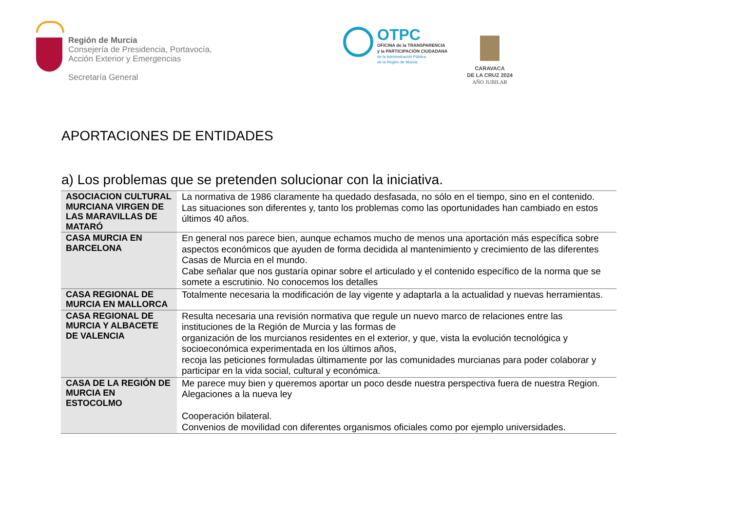Región de Murcia
Consejería de Presidencia, Portavocía,
Acción Exterior y Emergencias
Secretaría General
OTPC
OFICINA de la TRANSPARENCIA
y la PARTICIPACIÓN CIUDADANA
de la Administración Pública
de la Región de Murcia
CARAVACA
DE LA CRUZ 2024
AÑO JUBILAR
APORTACIONES DE ENTIDADES
a) Los problemas que se pretenden solucionar con la iniciativa.
| ASOCIACION CULTURAL MURCIANA VIRGEN DE LAS MARAVILLAS DE MATARÓ | La normativa de 1986 claramente ha quedado desfasada, no sólo en el tiempo, sino en el contenido. Las situaciones son diferentes y, tanto los problemas como las oportunidades han cambiado en estos últimos 40 años. |
| CASA MURCIA EN BARCELONA | En general nos parece bien, aunque echamos mucho de menos una aportación más específica sobre aspectos económicos que ayuden de forma decidida al mantenimiento y crecimiento de las diferentes Casas de Murcia en el mundo. Cabe señalar que nos gustaría opinar sobre el articulado y el contenido específico de la norma que se somete a escrutinio. No conocemos los detalles |
| CASA REGIONAL DE MURCIA EN MALLORCA | Totalmente necesaria la modificación de lay vigente y adaptarla a la actualidad y nuevas herramientas. |
| CASA REGIONAL DE MURCIA Y ALBACETE DE VALENCIA | Resulta necesaria una revisión normativa que regule un nuevo marco de relaciones entre las instituciones de la Región de Murcia y las formas de organización de los murcianos residentes en el exterior, y que, vista la evolución tecnológica y socioeconómica experimentada en los últimos años, recoja las peticiones formuladas últimamente por las comunidades murcianas para poder colaborar y participar en la vida social, cultural y económica. |
| CASA DE LA REGIÓN DE MURCIA EN ESTOCOLMO | Me parece muy bien y queremos aportar un poco desde nuestra perspectiva fuera de nuestra Region. Alegaciones a la nueva ley Cooperación bilateral. Convenios de movilidad con diferentes organismos oficiales como por ejemplo universidades. |